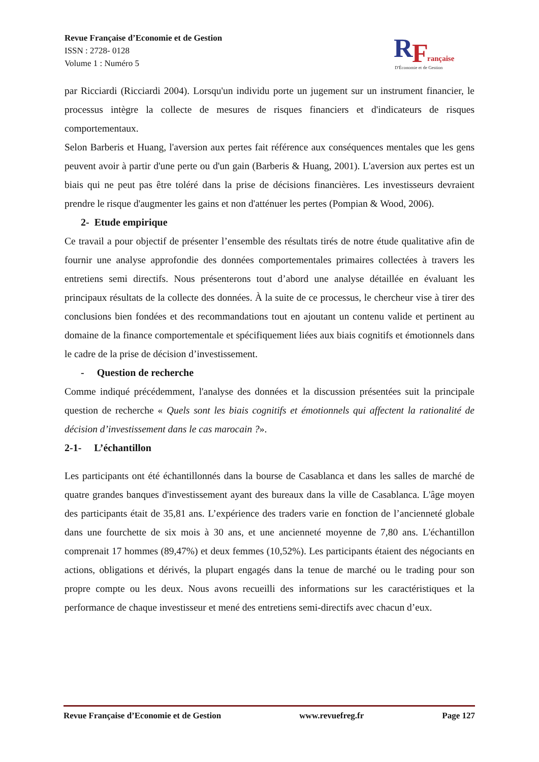Revue Française d’Economie et de Gestion
ISSN : 2728- 0128
Volume 1 : Numéro 5
R
F
rançaise
D'Économie et de Gestion
par Ricciardi (Ricciardi 2004). Lorsqu'un individu porte un jugement sur un instrument financier, le processus intègre la collecte de mesures de risques financiers et d'indicateurs de risques comportementaux.
Selon Barberis et Huang, l'aversion aux pertes fait référence aux conséquences mentales que les gens peuvent avoir à partir d'une perte ou d'un gain (Barberis & Huang, 2001). L'aversion aux pertes est un biais qui ne peut pas être toléré dans la prise de décisions financières. Les investisseurs devraient prendre le risque d'augmenter les gains et non d'atténuer les pertes (Pompian & Wood, 2006).
2- Etude empirique
Ce travail a pour objectif de présenter l’ensemble des résultats tirés de notre étude qualitative afin de fournir une analyse approfondie des données comportementales primaires collectées à travers les entretiens semi directifs. Nous présenterons tout d’abord une analyse détaillée en évaluant les principaux résultats de la collecte des données. À la suite de ce processus, le chercheur vise à tirer des conclusions bien fondées et des recommandations tout en ajoutant un contenu valide et pertinent au domaine de la finance comportementale et spécifiquement liées aux biais cognitifs et émotionnels dans le cadre de la prise de décision d’investissement.
- Question de recherche
Comme indiqué précédemment, l'analyse des données et la discussion présentées suit la principale question de recherche « Quels sont les biais cognitifs et émotionnels qui affectent la rationalité de décision d’investissement dans le cas marocain ?».
2-1- L’échantillon
Les participants ont été échantillonnés dans la bourse de Casablanca et dans les salles de marché de quatre grandes banques d'investissement ayant des bureaux dans la ville de Casablanca. L'âge moyen des participants était de 35,81 ans. L’expérience des traders varie en fonction de l’ancienneté globale dans une fourchette de six mois à 30 ans, et une ancienneté moyenne de 7,80 ans. L'échantillon comprenait 17 hommes (89,47%) et deux femmes (10,52%). Les participants étaient des négociants en actions, obligations et dérivés, la plupart engagés dans la tenue de marché ou le trading pour son propre compte ou les deux. Nous avons recueilli des informations sur les caractéristiques et la performance de chaque investisseur et mené des entretiens semi-directifs avec chacun d’eux.
Revue Française d’Economie et de Gestion www.revuefreg.fr Page 127